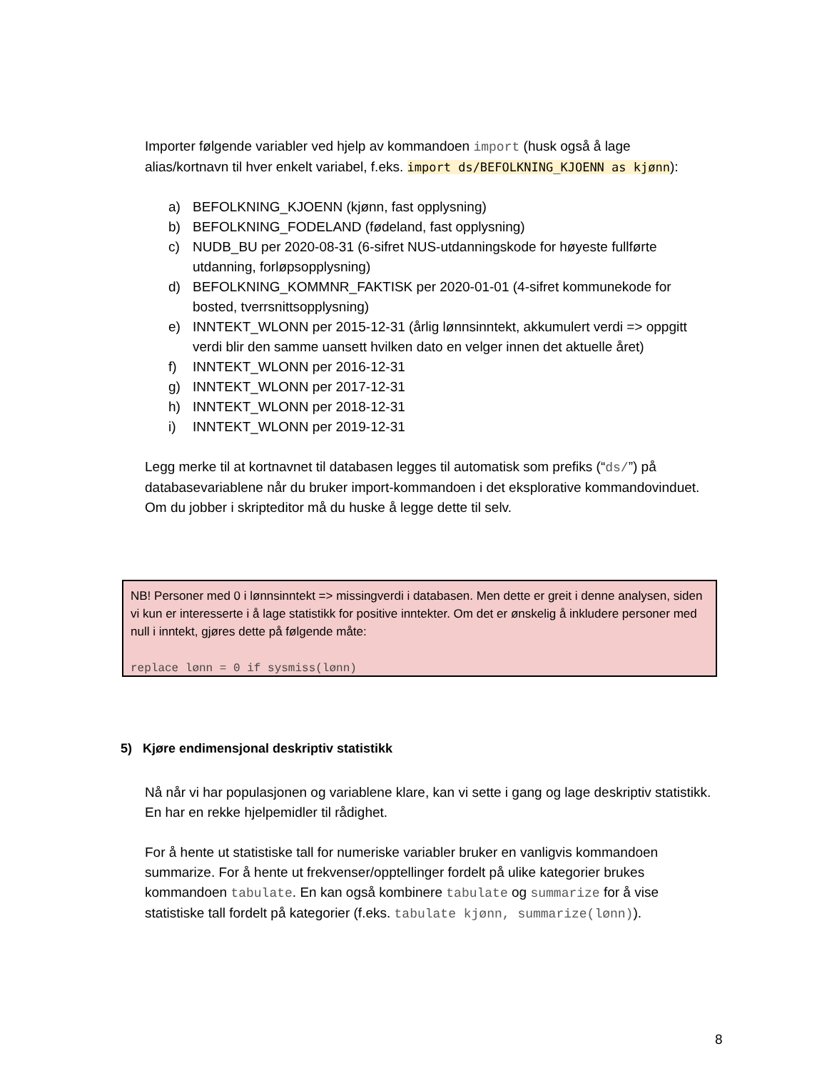Importer følgende variabler ved hjelp av kommandoen import (husk også å lage alias/kortnavn til hver enkelt variabel, f.eks. import ds/BEFOLKNING_KJOENN as kjønn):
a) BEFOLKNING_KJOENN (kjønn, fast opplysning)
b) BEFOLKNING_FODELAND (fødeland, fast opplysning)
c) NUDB_BU per 2020-08-31 (6-sifret NUS-utdanningskode for høyeste fullførte utdanning, forløpsopplysning)
d) BEFOLKNING_KOMMNR_FAKTISK per 2020-01-01 (4-sifret kommunekode for bosted, tverrsnittsopplysning)
e) INNTEKT_WLONN per 2015-12-31 (årlig lønnsinntekt, akkumulert verdi => oppgitt verdi blir den samme uansett hvilken dato en velger innen det aktuelle året)
f) INNTEKT_WLONN per 2016-12-31
g) INNTEKT_WLONN per 2017-12-31
h) INNTEKT_WLONN per 2018-12-31
i) INNTEKT_WLONN per 2019-12-31
Legg merke til at kortnavnet til databasen legges til automatisk som prefiks (“ds/”) på databasevariablene når du bruker import-kommandoen i det eksplorative kommandovinduet. Om du jobber i skripteditor må du huske å legge dette til selv.
NB! Personer med 0 i lønnsinntekt => missingverdi i databasen. Men dette er greit i denne analysen, siden vi kun er interesserte i å lage statistikk for positive inntekter. Om det er ønskelig å inkludere personer med null i inntekt, gjøres dette på følgende måte:
replace lønn = 0 if sysmiss(lønn)
5) Kjøre endimensjonal deskriptiv statistikk
Nå når vi har populasjonen og variablene klare, kan vi sette i gang og lage deskriptiv statistikk. En har en rekke hjelpemidler til rådighet.
For å hente ut statistiske tall for numeriske variabler bruker en vanligvis kommandoen summarize. For å hente ut frekvenser/opptellinger fordelt på ulike kategorier brukes kommandoen tabulate. En kan også kombinere tabulate og summarize for å vise statistiske tall fordelt på kategorier (f.eks. tabulate kjønn, summarize(lønn)).
8